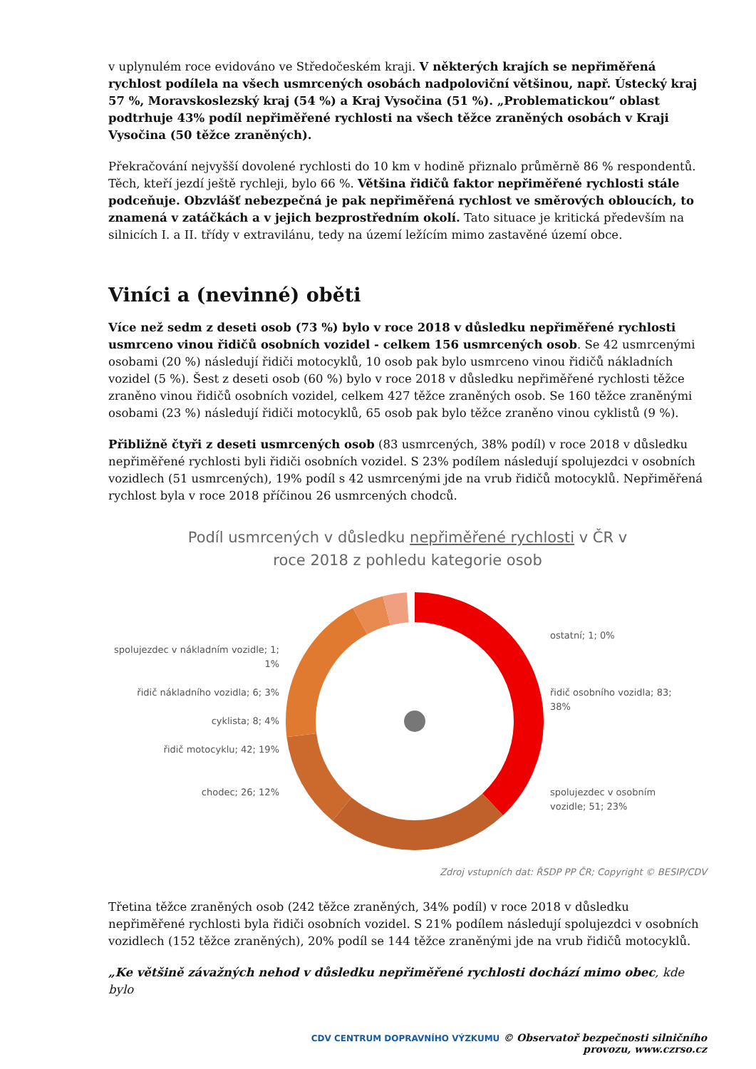v uplynulém roce evidováno ve Středočeském kraji. V některých krajích se nepřiměřená rychlost podílela na všech usmrcených osobách nadpoloviční většinou, např. Ústecký kraj 57 %, Moravskoslezský kraj (54 %) a Kraj Vysočina (51 %). „Problematickou“ oblast podtrhuje 43% podíl nepřiměřené rychlosti na všech těžce zraněných osobách v Kraji Vysočina (50 těžce zraněných).
Překračování nejvyšší dovolené rychlosti do 10 km v hodině přiznalo průměrně 86 % respondentů. Těch, kteří jezdí ještě rychleji, bylo 66 %. Většina řidičů faktor nepřiměřené rychlosti stále podceňuje. Obzvlášť nebezpečná je pak nepřiměřená rychlost ve směrových obloucích, to znamená v zatáčkách a v jejich bezprostředním okolí. Tato situace je kritická především na silnicích I. a II. třídy v extravilánu, tedy na území ležícím mimo zastavěné území obce.
Viníci a (nevinné) oběti
Více než sedm z deseti osob (73 %) bylo v roce 2018 v důsledku nepřiměřené rychlosti usmrceno vinou řidičů osobních vozidel - celkem 156 usmrcených osob. Se 42 usmrcenými osobami (20 %) následují řidiči motocyklů, 10 osob pak bylo usmrceno vinou řidičů nákladních vozidel (5 %). Šest z deseti osob (60 %) bylo v roce 2018 v důsledku nepřiměřené rychlosti těžce zraněno vinou řidičů osobních vozidel, celkem 427 těžce zraněných osob. Se 160 těžce zraněnými osobami (23 %) následují řidiči motocyklů, 65 osob pak bylo těžce zraněno vinou cyklistů (9 %).
Přibližně čtyři z deseti usmrcených osob (83 usmrcených, 38% podíl) v roce 2018 v důsledku nepřiměřené rychlosti byli řidiči osobních vozidel. S 23% podílem následují spolujezdci v osobních vozidlech (51 usmrcených), 19% podíl s 42 usmrcenými jde na vrub řidičů motocyklů. Nepřiměřená rychlost byla v roce 2018 příčinou 26 usmrcených chodců.
Podíl usmrcených v důsledku nepřiměřené rychlosti v ČR v
roce 2018 z pohledu kategorie osob
spolujezdec v nákladním vozidle; 1; 1%
řidič nákladního vozidla; 6; 3%
cyklista; 8; 4%
řidič motocyklu; 42; 19%
chodec; 26; 12%
ostatní; 1; 0%
řidič osobního vozidla; 83; 38%
spolujezdec v osobním vozidle; 51; 23%
Zdroj vstupních dat: ŘSDP PP ČR; Copyright © BESIP/CDV
Třetina těžce zraněných osob (242 těžce zraněných, 34% podíl) v roce 2018 v důsledku nepřiměřené rychlosti byla řidiči osobních vozidel. S 21% podílem následují spolujezdci v osobních vozidlech (152 těžce zraněných), 20% podíl se 144 těžce zraněnými jde na vrub řidičů motocyklů.
„Ke většině závažných nehod v důsledku nepřiměřené rychlosti dochází mimo obec, kde bylo
CDV CENTRUM DOPRAVNÍHO VÝZKUMU © Observatoř bezpečnosti silničního provozu, www.czrso.cz